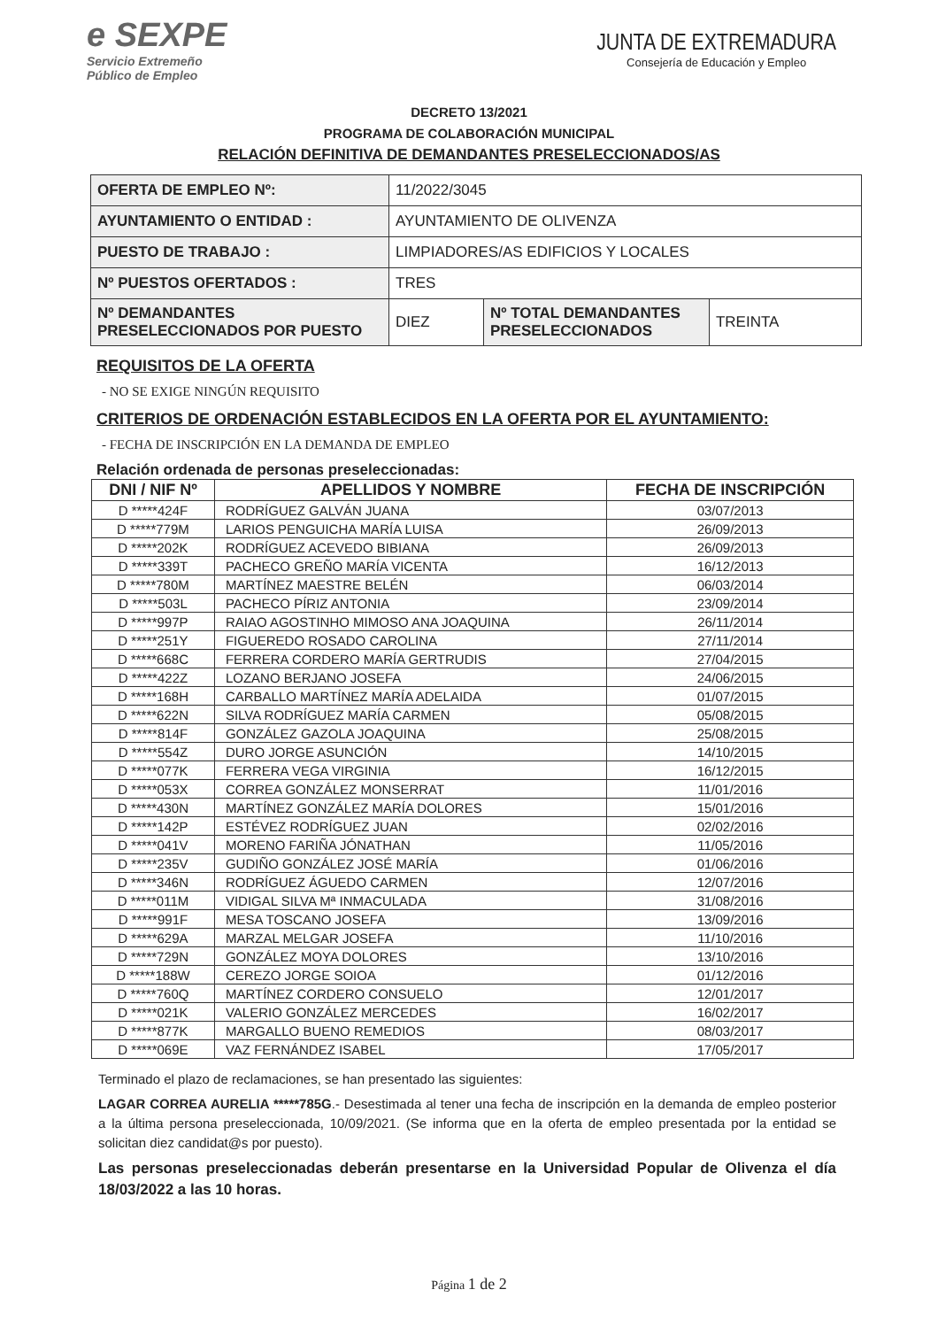e SEXPE
Servicio Extremeño
Público de Empleo
JUNTA DE EXTREMADURA
Consejería de Educación y Empleo
DECRETO 13/2021
PROGRAMA DE COLABORACIÓN MUNICIPAL
RELACIÓN DEFINITIVA DE DEMANDANTES PRESELECCIONADOS/AS
| OFERTA DE EMPLEO Nº: | 11/2022/3045 | | |
| AYUNTAMIENTO O ENTIDAD : | AYUNTAMIENTO DE OLIVENZA | | |
| PUESTO DE TRABAJO : | LIMPIADORES/AS EDIFICIOS Y LOCALES | | |
| Nº PUESTOS OFERTADOS : | TRES | | |
| Nº DEMANDANTES PRESELECCIONADOS POR PUESTO | DIEZ | Nº TOTAL DEMANDANTES PRESELECCIONADOS | TREINTA |
REQUISITOS DE LA OFERTA
- NO SE EXIGE NINGÚN REQUISITO
CRITERIOS DE ORDENACIÓN ESTABLECIDOS EN LA OFERTA POR EL AYUNTAMIENTO:
- FECHA DE INSCRIPCIÓN EN LA DEMANDA DE EMPLEO
Relación ordenada de personas preseleccionadas:
| DNI / NIF Nº | APELLIDOS Y NOMBRE | FECHA DE INSCRIPCIÓN |
| --- | --- | --- |
| D *****424F | RODRÍGUEZ GALVÁN JUANA | 03/07/2013 |
| D *****779M | LARIOS PENGUICHA MARÍA LUISA | 26/09/2013 |
| D *****202K | RODRÍGUEZ ACEVEDO BIBIANA | 26/09/2013 |
| D *****339T | PACHECO GREÑO MARÍA VICENTA | 16/12/2013 |
| D *****780M | MARTÍNEZ MAESTRE BELÉN | 06/03/2014 |
| D *****503L | PACHECO PÍRIZ ANTONIA | 23/09/2014 |
| D *****997P | RAIAO AGOSTINHO MIMOSO ANA JOAQUINA | 26/11/2014 |
| D *****251Y | FIGUEREDO ROSADO CAROLINA | 27/11/2014 |
| D *****668C | FERRERA CORDERO MARÍA GERTRUDIS | 27/04/2015 |
| D *****422Z | LOZANO BERJANO JOSEFA | 24/06/2015 |
| D *****168H | CARBALLO MARTÍNEZ MARÍA ADELAIDA | 01/07/2015 |
| D *****622N | SILVA RODRÍGUEZ MARÍA CARMEN | 05/08/2015 |
| D *****814F | GONZÁLEZ GAZOLA JOAQUINA | 25/08/2015 |
| D *****554Z | DURO JORGE ASUNCIÓN | 14/10/2015 |
| D *****077K | FERRERA VEGA VIRGINIA | 16/12/2015 |
| D *****053X | CORREA GONZÁLEZ MONSERRAT | 11/01/2016 |
| D *****430N | MARTÍNEZ GONZÁLEZ MARÍA DOLORES | 15/01/2016 |
| D *****142P | ESTÉVEZ RODRÍGUEZ JUAN | 02/02/2016 |
| D *****041V | MORENO FARIÑA JÓNATHAN | 11/05/2016 |
| D *****235V | GUDIÑO GONZÁLEZ JOSÉ MARÍA | 01/06/2016 |
| D *****346N | RODRÍGUEZ ÁGUEDO CARMEN | 12/07/2016 |
| D *****011M | VIDIGAL SILVA Mª INMACULADA | 31/08/2016 |
| D *****991F | MESA TOSCANO JOSEFA | 13/09/2016 |
| D *****629A | MARZAL MELGAR JOSEFA | 11/10/2016 |
| D *****729N | GONZÁLEZ MOYA DOLORES | 13/10/2016 |
| D *****188W | CEREZO JORGE SOIOA | 01/12/2016 |
| D *****760Q | MARTÍNEZ CORDERO CONSUELO | 12/01/2017 |
| D *****021K | VALERIO GONZÁLEZ MERCEDES | 16/02/2017 |
| D *****877K | MARGALLO BUENO REMEDIOS | 08/03/2017 |
| D *****069E | VAZ FERNÁNDEZ ISABEL | 17/05/2017 |
Terminado el plazo de reclamaciones, se han presentado las siguientes:
LAGAR CORREA AURELIA *****785G.- Desestimada al tener una fecha de inscripción en la demanda de empleo posterior a la última persona preseleccionada, 10/09/2021. (Se informa que en la oferta de empleo presentada por la entidad se solicitan diez candidat@s por puesto).
Las personas preseleccionadas deberán presentarse en la Universidad Popular de Olivenza el día 18/03/2022 a las 10 horas.
Página 1 de 2